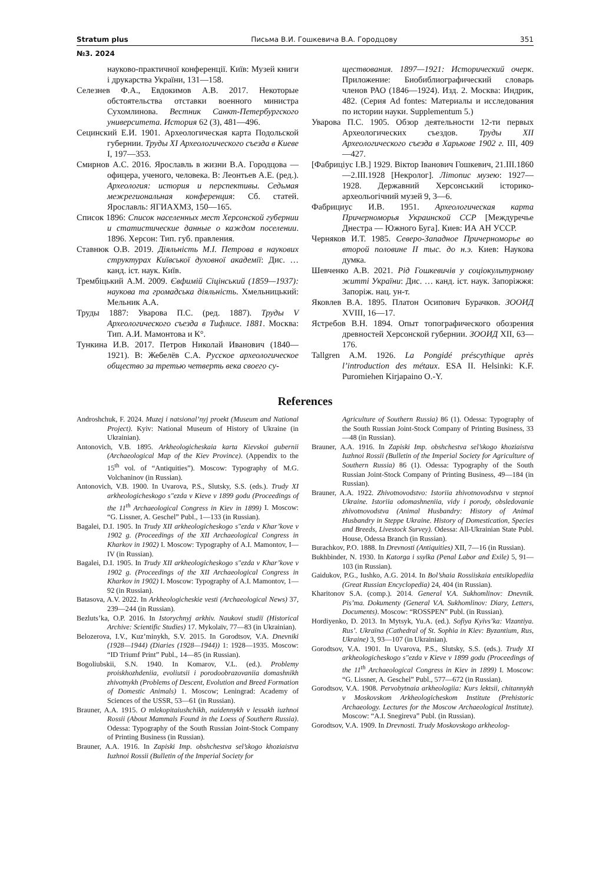Stratum plus Письма В.И. Гошкевича В.А. Городцову 351
№3. 2024
науково-практичної конференції. Київ: Музей книги і друкарства України, 131—158.
Селезнев Ф.А., Евдокимов А.В. 2017. Некоторые обстоятельства отставки военного министра Сухомлинова. Вестник Санкт-Петербургского университета. История 62 (3), 481—496.
Сецинский Е.И. 1901. Археологическая карта Подольской губернии. Труды XI Археологического съезда в Киеве I, 197—353.
Смирнов А.С. 2016. Ярославль в жизни В.А. Городцова — офицера, ученого, человека. В: Леонтьев А.Е. (ред.). Археология: история и перспективы. Седьмая межрегиональная конференция: Сб. статей. Ярославль: ЯГИАХМЗ, 150—165.
Список 1896: Список населенных мест Херсонской губернии и статистические данные о каждом поселении. 1896. Херсон: Тип. губ. правления.
Ставнюк О.В. 2019. Діяльність М.І. Петрова в наукових структурах Київської духовної академії: Дис. … канд. іст. наук. Київ.
Трембіцький А.М. 2009. Євфимій Сіцінський (1859—1937): наукова та громадська діяльність. Хмельницький: Мельник А.А.
Труды 1887: Уварова П.С. (ред. 1887). Труды V Археологического съезда в Тифлисе. 1881. Москва: Тип. А.И. Мамонтова и К°.
Тункина И.В. 2017. Петров Николай Иванович (1840—1921). В: Жебелёв С.А. Русское археологическое общество за третью четверть века своего су-
ществования. 1897—1921: Исторический очерк. Приложение: Биобиблиографический словарь членов РАО (1846—1924). Изд. 2. Москва: Индрик, 482. (Серия Ad fontes: Материалы и исследования по истории науки. Supplementum 5.)
Уварова П.С. 1905. Обзор деятельности 12-ти первых Археологических съездов. Труды XII Археологического съезда в Харькове 1902 г. III, 409—427.
[Фабриціус І.В.] 1929. Віктор Іванович Гошкевич, 21.III.1860—2.III.1928 [Некролог]. Літопис музею: 1927—1928. Державний Херсонський історико-археольогічний музей 9, 3—6.
Фабрициус И.В. 1951. Археологическая карта Причерноморья Украинской ССР [Междуречье Днестра — Южного Буга]. Киев: ИА АН УССР.
Черняков И.Т. 1985. Северо-Западное Причерноморье во второй половине II тыс. до н.э. Киев: Наукова думка.
Шевченко А.В. 2021. Рід Гошкевичів у соціокультурному житті України: Дис. … канд. іст. наук. Запоріжжя: Запоріж. нац. ун-т.
Яковлев В.А. 1895. Платон Осипович Бурачков. ЗООИД XVIII, 16—17.
Ястребов В.Н. 1894. Опыт топографического обозрения древностей Херсонской губернии. ЗООИД XII, 63—176.
Tallgren A.M. 1926. La Pongidé préscythique après l’introduction des métaux. ESA II. Helsinki: K.F. Puromiehen Kirjapaino O.-Y.
References
Androshchuk, F. 2024. Muzej i natsional’nyj proekt (Museum and National Project). Kyiv: National Museum of History of Ukraine (in Ukrainian).
Antonovich, V.B. 1895. Arkheologicheskaia karta Kievskoi gubernii (Archaeological Map of the Kiev Province). (Appendix to the 15<sup>th</sup> vol. of “Antiquities”). Moscow: Typography of M.G. Volchaninov (in Russian).
Antonovich, V.B. 1900. In Uvarova, P.S., Slutsky, S.S. (eds.). Trudy XI arkheologicheskogo s"ezda v Kieve v 1899 godu (Proceedings of the 11<sup>th</sup> Archaeological Congress in Kiev in 1899) I. Moscow: “G. Lissner, A. Geschel” Publ., 1—133 (in Russian).
Bagalei, D.I. 1905. In Trudy XII arkheologicheskogo s"ezda v Khar’kove v 1902 g. (Proceedings of the XII Archaeological Congress in Kharkov in 1902) I. Moscow: Typography of A.I. Mamontov, I—IV (in Russian).
Bagalei, D.I. 1905. In Trudy XII arkheologicheskogo s"ezda v Khar’kove v 1902 g. (Proceedings of the XII Archaeological Congress in Kharkov in 1902) I. Moscow: Typography of A.I. Mamontov, 1—92 (in Russian).
Batasova, A.V. 2022. In Arkheologicheskie vesti (Archaeological News) 37, 239—244 (in Russian).
Bezluts’ka, O.P. 2016. In Istorychnyj arkhiv. Naukovi studiї (Historical Archive: Scientific Studies) 17. Mykolaïv, 77—83 (in Ukrainian).
Belozerova, I.V., Kuz’minykh, S.V. 2015. In Gorodtsov, V.A. Dnevniki (1928—1944) (Diaries (1928—1944)) 1: 1928—1935. Moscow: “ID Triumf Print” Publ., 14—85 (in Russian).
Bogoliubskii, S.N. 1940. In Komarov, V.L. (ed.). Problemy proiskhozhdeniia, evoliutsii i porodoobrazovaniia domashnikh zhivotnykh (Problems of Descent, Evolution and Breed Formation of Domestic Animals) 1. Moscow; Leningrad: Academy of Sciences of the USSR, 53—61 (in Russian).
Brauner, A.A. 1915. O mlekopitaiushchikh, naidennykh v lessakh iuzhnoi Rossii (About Mammals Found in the Loess of Southern Russia). Odessa: Typography of the South Russian Joint-Stock Company of Printing Business (in Russian).
Brauner, A.A. 1916. In Zapiski Imp. obshchestva sel’skogo khoziaistva Iuzhnoi Rossii (Bulletin of the Imperial Society for
Agriculture of Southern Russia) 86 (1). Odessa: Typography of the South Russian Joint-Stock Company of Printing Business, 33—48 (in Russian).
Brauner, A.A. 1916. In Zapiski Imp. obshchestva sel’skogo khoziaistva Iuzhnoi Rossii (Bulletin of the Imperial Society for Agriculture of Southern Russia) 86 (1). Odessa: Typography of the South Russian Joint-Stock Company of Printing Business, 49—184 (in Russian).
Brauner, A.A. 1922. Zhivotnovodstvo: Istoriia zhivotnovodstva v stepnoi Ukraine. Istoriia odomashneniia, vidy i porody, obsledovanie zhivotnovodstva (Animal Husbandry: History of Animal Husbandry in Steppe Ukraine. History of Domestication, Species and Breeds, Livestock Survey). Odessa: All-Ukrainian State Publ. House, Odessa Branch (in Russian).
Burachkov, P.O. 1888. In Drevnosti (Antiquities) XII, 7—16 (in Russian).
Bukhbinder, N. 1930. In Katorga i ssylka (Penal Labor and Exile) 5, 91—103 (in Russian).
Gaidukov, P.G., Iushko, A.G. 2014. In Bol’shaia Rossiiskaia entsiklopediia (Great Russian Encyclopedia) 24, 404 (in Russian).
Kharitonov S.A. (comp.). 2014. General V.A. Sukhomlinov: Dnevnik. Pis’ma. Dokumenty (General V.A. Sukhomlinov: Diary, Letters, Documents). Moscow: “ROSSPEN” Publ. (in Russian).
Hordiyenko, D. 2013. In Mytsyk, Yu.A. (ed.). Sofiya Kyïvs’ka: Vizantiya. Rus’. Ukraïna (Cathedral of St. Sophia in Kiev: Byzantium, Rus, Ukraine) 3, 93—107 (in Ukrainian).
Gorodtsov, V.A. 1901. In Uvarova, P.S., Slutsky, S.S. (eds.). Trudy XI arkheologicheskogo s"ezda v Kieve v 1899 godu (Proceedings of the 11<sup>th</sup> Archaeological Congress in Kiev in 1899) I. Moscow: “G. Lissner, A. Geschel” Publ., 577—672 (in Russian).
Gorodtsov, V.A. 1908. Pervobytnaia arkheologiia: Kurs lektsii, chitannykh v Moskovskom Arkheologicheskom Institute (Prehistoric Archaeology. Lectures for the Moscow Archaeological Institute). Moscow: “A.I. Snegireva” Publ. (in Russian).
Gorodtsov, V.A. 1909. In Drevnosti. Trudy Moskovskogo arkheolog-